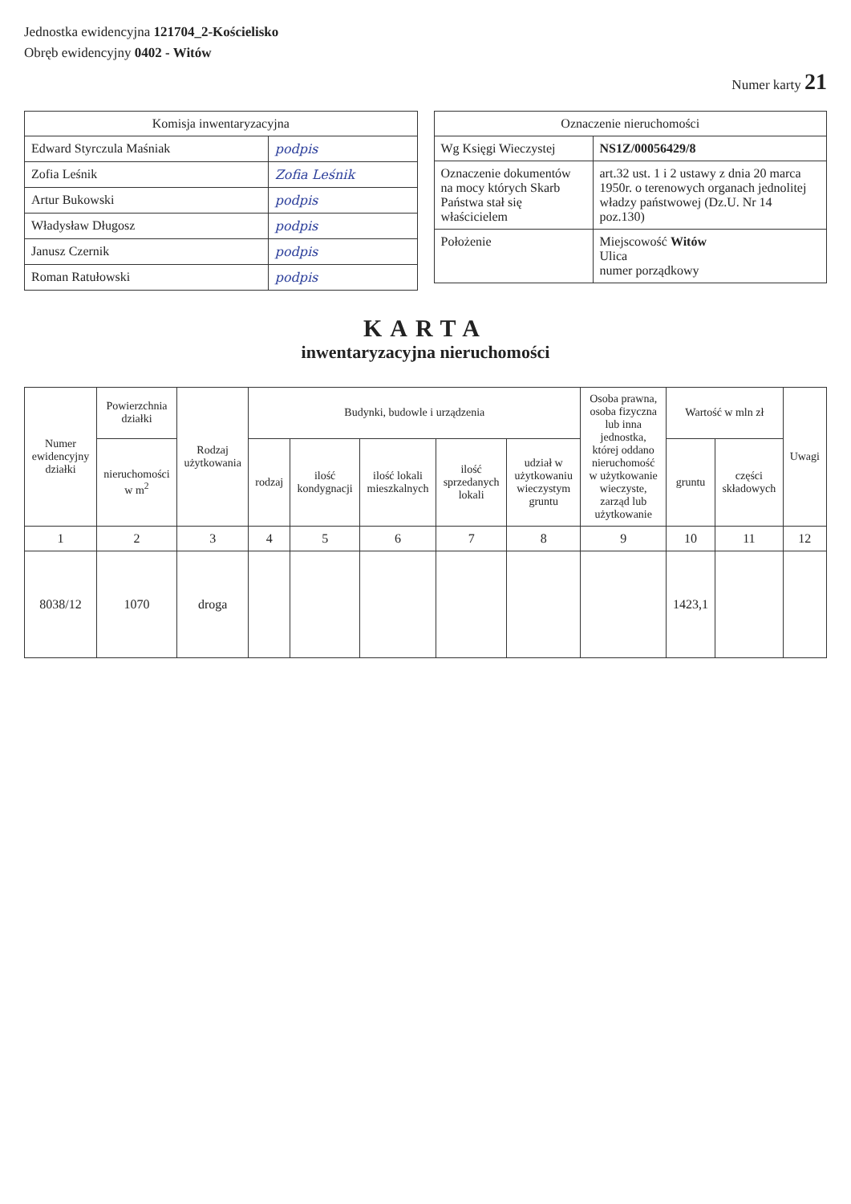Jednostka ewidencyjna 121704_2-Kościelisko
Obręb ewidencyjny 0402 - Witów
Numer karty 21
| Komisja inwentaryzacyjna | |
| --- | --- |
| Edward Styrczula Maśniak | podpis |
| Zofia Leśnik | Zofia Leśnik |
| Artur Bukowski | podpis |
| Władysław Długosz | podpis |
| Janusz Czernik | podpis |
| Roman Ratułowski | podpis |
| Oznaczenie nieruchomości | |
| --- | --- |
| Wg Księgi Wieczystej | NS1Z/00056429/8 |
| Oznaczenie dokumentów na mocy których Skarb Państwa stał się właścicielem | art.32 ust. 1 i 2 ustawy z dnia 20 marca 1950r. o terenowych organach jednolitej władzy państwowej (Dz.U. Nr 14 poz.130) |
| Położenie | Miejscowość Witów Ulica numer porządkowy |
KARTA
inwentaryzacyjna nieruchomości
| Numer ewidencyjny działki | Powierzchnia działki | Rodzaj użytkowania | Budynki, budowle i urządzenia | | | | | Osoba prawna, osoba fizyczna lub inna jednostka, której oddano nieruchomość w użytkowanie wieczyste, zarząd lub użytkowanie | Wartość w mln zł | | Uwagi |
| --- | --- | --- | --- | --- | --- | --- | --- | --- | --- | --- | --- |
| | nieruchomości w m<sup>2</sup> | | rodzaj | ilość kondygnacji | ilość lokali mieszkalnych | ilość sprzedanych lokali | udział w użytkowaniu wieczystym gruntu | | gruntu | części składowych | |
| 1 | 2 | 3 | 4 | 5 | 6 | 7 | 8 | 9 | 10 | 11 | 12 |
| 8038/12 | 1070 | droga | | | | | | | 1423,1 | | |